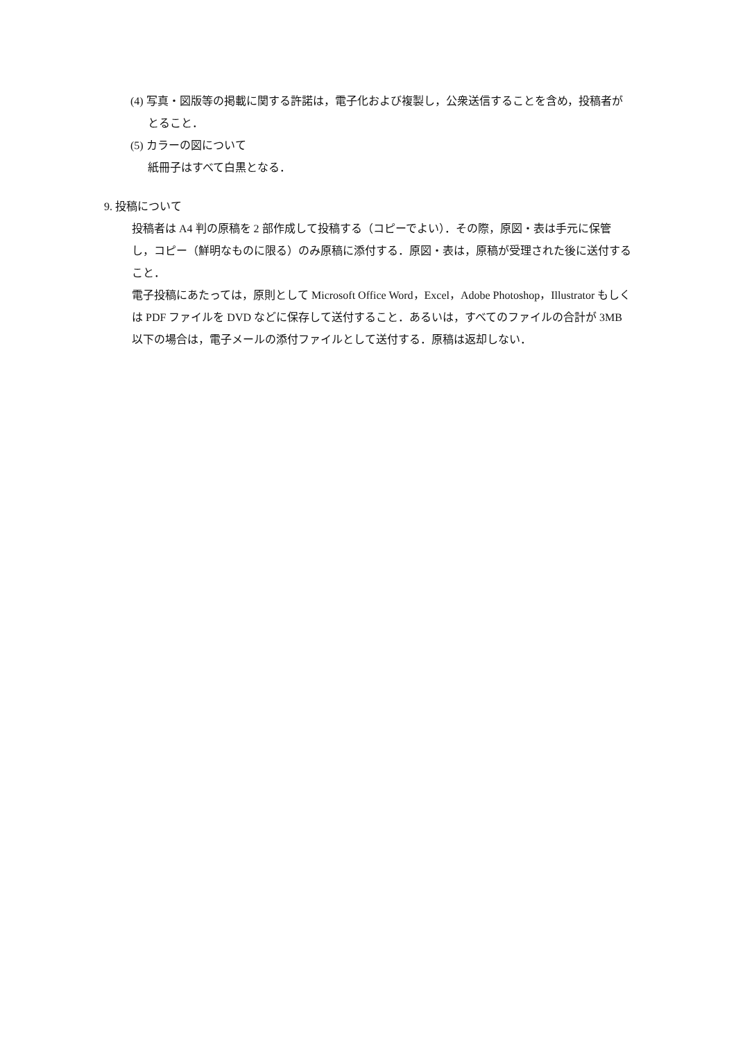(4) 写真・図版等の掲載に関する許諾は，電子化および複製し，公衆送信することを含め，投稿者がとること．
(5) カラーの図について
紙冊子はすべて白黒となる．
9. 投稿について
投稿者は A4 判の原稿を 2 部作成して投稿する（コピーでよい）．その際，原図・表は手元に保管し，コピー（鮮明なものに限る）のみ原稿に添付する．原図・表は，原稿が受理された後に送付すること．
電子投稿にあたっては，原則として Microsoft Office Word，Excel，Adobe Photoshop，Illustrator もしくは PDF ファイルを DVD などに保存して送付すること．あるいは，すべてのファイルの合計が 3MB 以下の場合は，電子メールの添付ファイルとして送付する．原稿は返却しない．